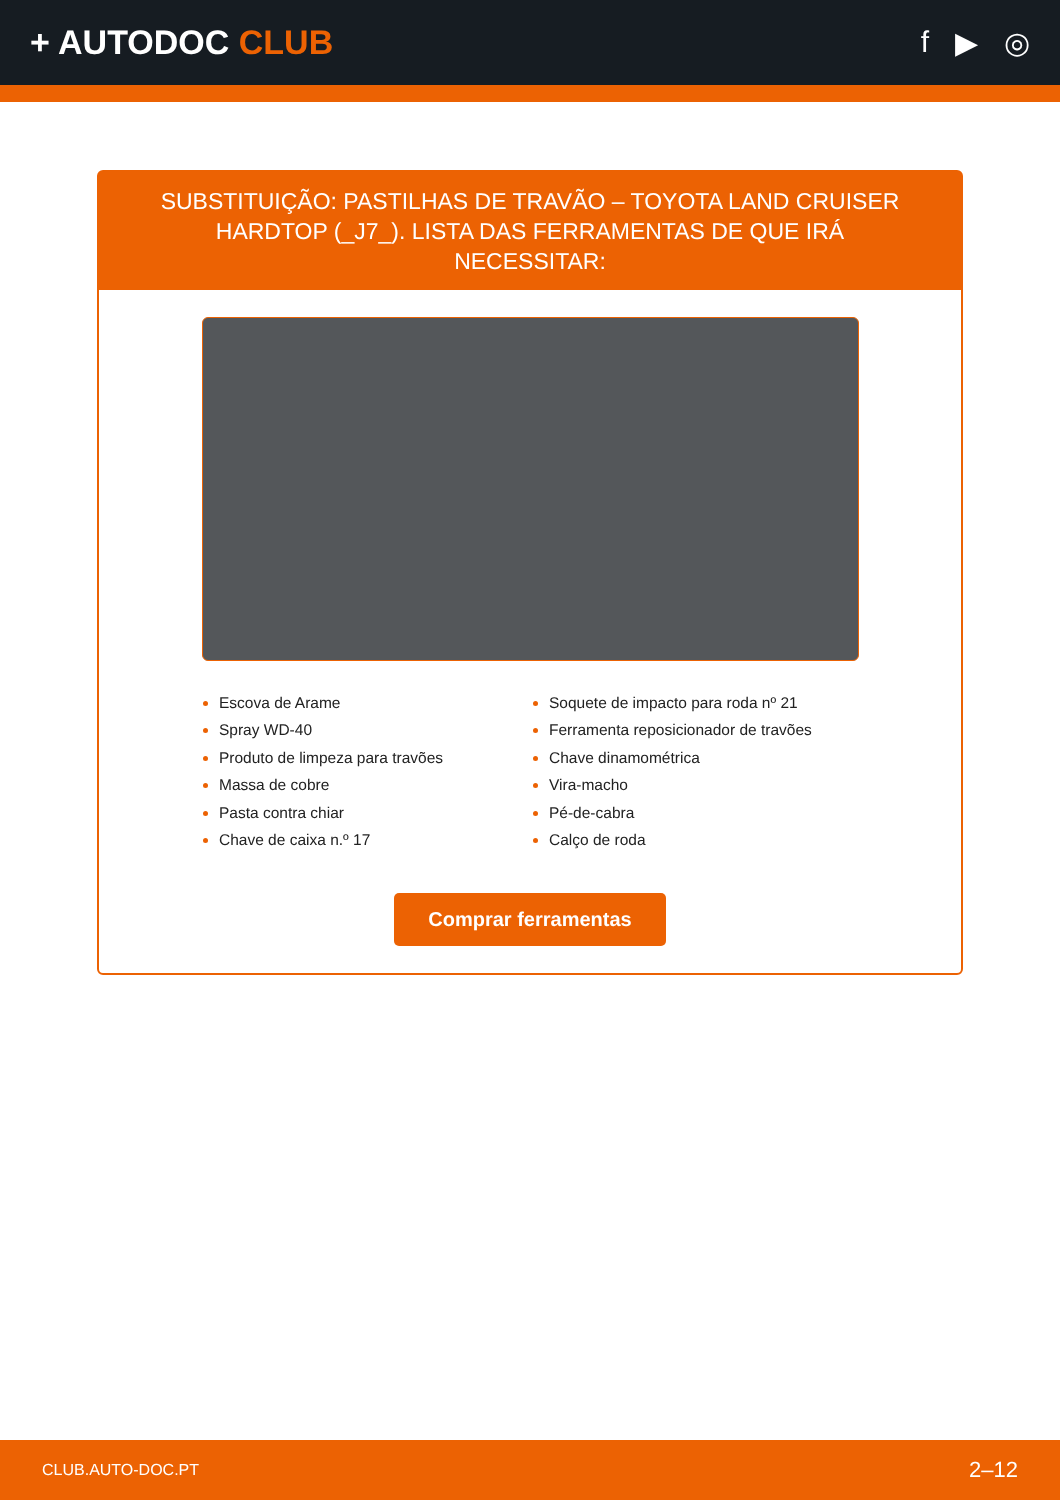+ AUTODOC CLUB f ▶ ◎
SUBSTITUIÇÃO: PASTILHAS DE TRAVÃO – TOYOTA LAND CRUISER HARDTOP (_J7_). LISTA DAS FERRAMENTAS DE QUE IRÁ NECESSITAR:
Escova de Arame
Spray WD-40
Produto de limpeza para travões
Massa de cobre
Pasta contra chiar
Chave de caixa n.º 17
Soquete de impacto para roda nº 21
Ferramenta reposicionador de travões
Chave dinamométrica
Vira-macho
Pé-de-cabra
Calço de roda
Comprar ferramentas
CLUB.AUTO-DOC.PT 2–12